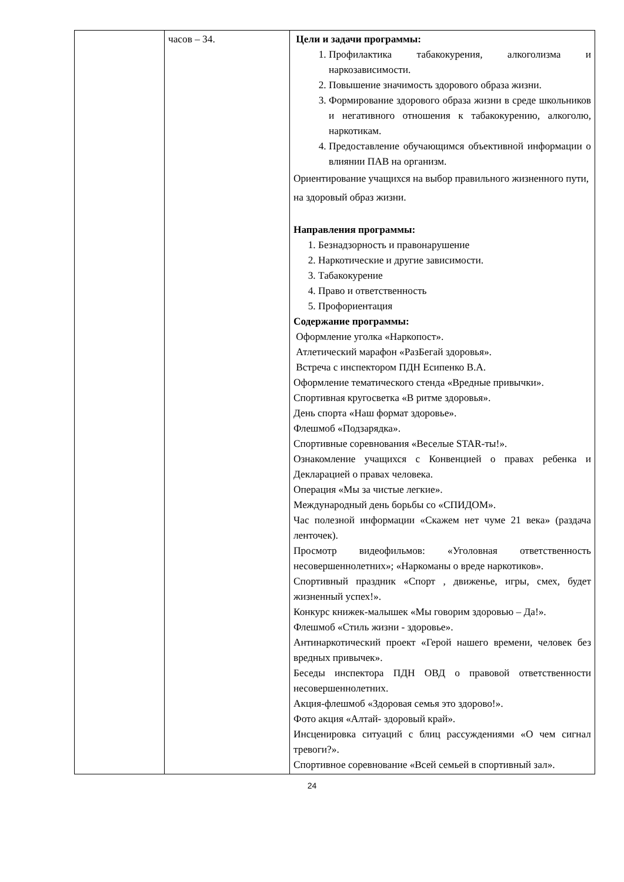| | часов – 34. | Цели и задачи программы: 1. Профилактика табакокурения, алкоголизма и наркозависимости. 2. Повышение значимость здорового образа жизни. 3. Формирование здорового образа жизни в среде школьников и негативного отношения к табакокурению, алкоголю, наркотикам. 4. Предоставление обучающимся объективной информации о влиянии ПАВ на организм. Ориентирование учащихся на выбор правильного жизненного пути, на здоровый образ жизни. Направления программы: 1. Безнадзорность и правонарушение 2. Наркотические и другие зависимости. 3. Табакокурение 4. Право и ответственность 5. Профориентация Содержание программы: Оформление уголка «Наркопост». Атлетический марафон «РазБегай здоровья». Встреча с инспектором ПДН Есипенко В.А. Оформление тематического стенда «Вредные привычки». Спортивная кругосветка «В ритме здоровья». День спорта «Наш формат здоровье». Флешмоб «Подзарядка». Спортивные соревнования «Веселые STAR-ты!». Ознакомление учащихся с Конвенцией о правах ребенка и Декларацией о правах человека. Операция «Мы за чистые легкие». Международный день борьбы со «СПИДОМ». Час полезной информации «Скажем нет чуме 21 века» (раздача ленточек). Просмотр видеофильмов: «Уголовная ответственность несовершеннолетних»; «Наркоманы о вреде наркотиков». Спортивный праздник «Спорт , движенье, игры, смех, будет жизненный успех!». Конкурс книжек-малышек «Мы говорим здоровью – Да!». Флешмоб «Стиль жизни - здоровье». Антинаркотический проект «Герой нашего времени, человек без вредных привычек». Беседы инспектора ПДН ОВД о правовой ответственности несовершеннолетних. Акция-флешмоб «Здоровая семья это здорово!». Фото акция «Алтай- здоровый край». Инсценировка ситуаций с блиц рассуждениями «О чем сигнал тревоги?». Спортивное соревнование «Всей семьей в спортивный зал». |
24